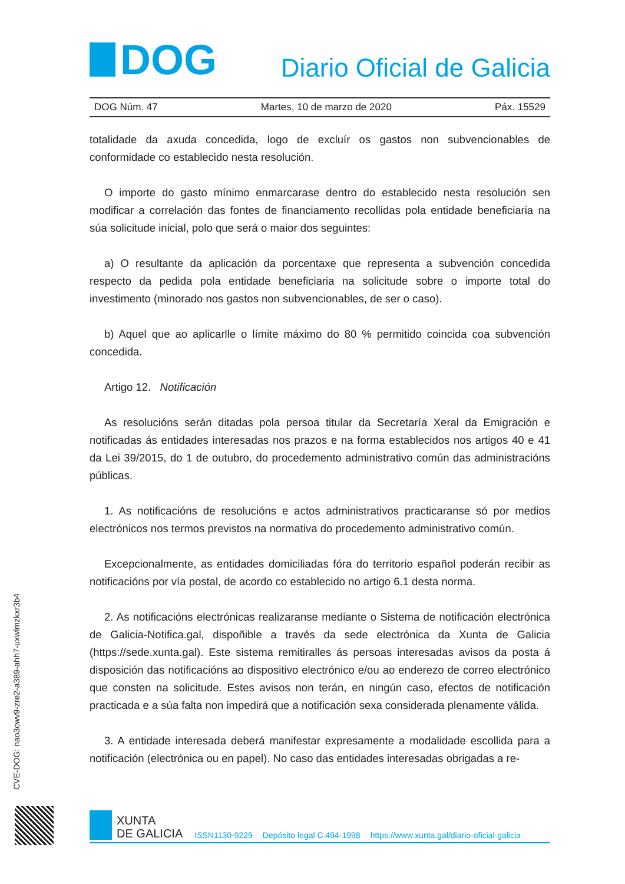DOG
Diario Oficial de Galicia
DOG Núm. 47 Martes, 10 de marzo de 2020 Páx. 15529
totalidade da axuda concedida, logo de excluír os gastos non subvencionables de conformidade co establecido nesta resolución.
O importe do gasto mínimo enmarcarase dentro do establecido nesta resolución sen modificar a correlación das fontes de financiamento recollidas pola entidade beneficiaria na súa solicitude inicial, polo que será o maior dos seguintes:
a) O resultante da aplicación da porcentaxe que representa a subvención concedida respecto da pedida pola entidade beneficiaria na solicitude sobre o importe total do investimento (minorado nos gastos non subvencionables, de ser o caso).
b) Aquel que ao aplicarlle o límite máximo do 80 % permitido coincida coa subvención concedida.
Artigo 12. Notificación
As resolucións serán ditadas pola persoa titular da Secretaría Xeral da Emigración e notificadas ás entidades interesadas nos prazos e na forma establecidos nos artigos 40 e 41 da Lei 39/2015, do 1 de outubro, do procedemento administrativo común das administracións públicas.
1. As notificacións de resolucións e actos administrativos practicaranse só por medios electrónicos nos termos previstos na normativa do procedemento administrativo común.
Excepcionalmente, as entidades domiciliadas fóra do territorio español poderán recibir as notificacións por vía postal, de acordo co establecido no artigo 6.1 desta norma.
2. As notificacións electrónicas realizaranse mediante o Sistema de notificación electrónica de Galicia-Notifica.gal, dispoñible a través da sede electrónica da Xunta de Galicia (https://sede.xunta.gal). Este sistema remitiralles ás persoas interesadas avisos da posta á disposición das notificacións ao dispositivo electrónico e/ou ao enderezo de correo electrónico que consten na solicitude. Estes avisos non terán, en ningún caso, efectos de notificación practicada e a súa falta non impedirá que a notificación sexa considerada plenamente válida.
3. A entidade interesada deberá manifestar expresamente a modalidade escollida para a notificación (electrónica ou en papel). No caso das entidades interesadas obrigadas a re-
CVE-DOG: nao3cwv9-zre2-a389-ahh7-uxwlmzkxr3b4
XUNTA
DE GALICIA
ISSN1130-9229 Depósito legal C.494-1998 https://www.xunta.gal/diario-oficial-galicia